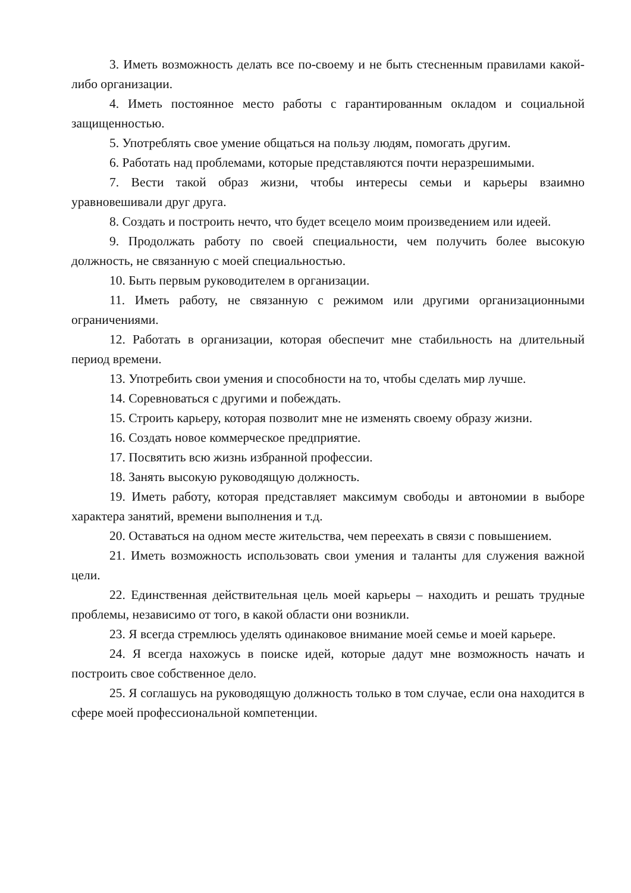3. Иметь возможность делать все по-своему и не быть стесненным правилами какой-либо организации.
4. Иметь постоянное место работы с гарантированным окладом и социальной защищенностью.
5. Употреблять свое умение общаться на пользу людям, помогать другим.
6. Работать над проблемами, которые представляются почти неразрешимыми.
7. Вести такой образ жизни, чтобы интересы семьи и карьеры взаимно уравновешивали друг друга.
8. Создать и построить нечто, что будет всецело моим произведением или идеей.
9. Продолжать работу по своей специальности, чем получить более высокую должность, не связанную с моей специальностью.
10. Быть первым руководителем в организации.
11. Иметь работу, не связанную с режимом или другими организационными ограничениями.
12. Работать в организации, которая обеспечит мне стабильность на длительный период времени.
13. Употребить свои умения и способности на то, чтобы сделать мир лучше.
14. Соревноваться с другими и побеждать.
15. Строить карьеру, которая позволит мне не изменять своему образу жизни.
16. Создать новое коммерческое предприятие.
17. Посвятить всю жизнь избранной профессии.
18. Занять высокую руководящую должность.
19. Иметь работу, которая представляет максимум свободы и автономии в выборе характера занятий, времени выполнения и т.д.
20. Оставаться на одном месте жительства, чем переехать в связи с повышением.
21. Иметь возможность использовать свои умения и таланты для служения важной цели.
22. Единственная действительная цель моей карьеры – находить и решать трудные проблемы, независимо от того, в какой области они возникли.
23. Я всегда стремлюсь уделять одинаковое внимание моей семье и моей карьере.
24. Я всегда нахожусь в поиске идей, которые дадут мне возможность начать и построить свое собственное дело.
25. Я соглашусь на руководящую должность только в том случае, если она находится в сфере моей профессиональной компетенции.